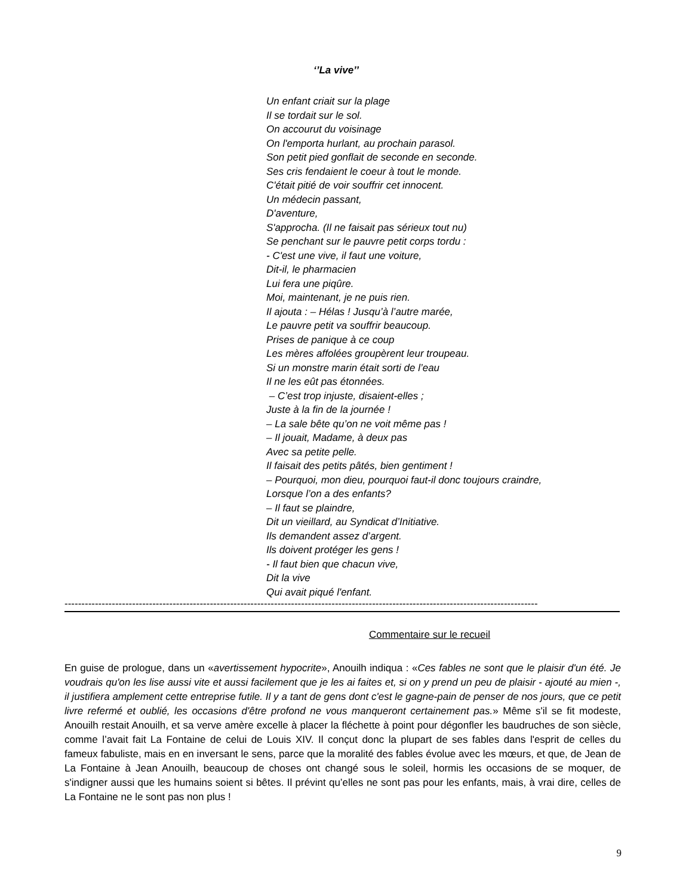‘’La vive’’
Un enfant criait sur la plage
Il se tordait sur le sol.
On accourut du voisinage
On l'emporta hurlant, au prochain parasol.
Son petit pied gonflait de seconde en seconde.
Ses cris fendaient le coeur à tout le monde.
C'était pitié de voir souffrir cet innocent.
Un médecin passant,
D'aventure,
S'approcha. (Il ne faisait pas sérieux tout nu)
Se penchant sur le pauvre petit corps tordu :
- C'est une vive, il faut une voiture,
Dit-il, le pharmacien
Lui fera une piqûre.
Moi, maintenant, je ne puis rien.
Il ajouta : – Hélas ! Jusqu’à l’autre marée,
Le pauvre petit va souffrir beaucoup.
Prises de panique à ce coup
Les mères affolées groupèrent leur troupeau.
Si un monstre marin était sorti de l’eau
Il ne les eût pas étonnées.
– C’est trop injuste, disaient-elles ;
Juste à la fin de la journée !
– La sale bête qu’on ne voit même pas !
– Il jouait, Madame, à deux pas
Avec sa petite pelle.
Il faisait des petits pâtés, bien gentiment !
– Pourquoi, mon dieu, pourquoi faut-il donc toujours craindre,
Lorsque l’on a des enfants?
– Il faut se plaindre,
Dit un vieillard, au Syndicat d’Initiative.
Ils demandent assez d’argent.
Ils doivent protéger les gens !
- Il faut bien que chacun vive,
Dit la vive
Qui avait piqué l'enfant.
--------------------------------------------------------------------------------------------------------------------------------------------
Commentaire sur le recueil
En guise de prologue, dans un «avertissement hypocrite», Anouilh indiqua : «Ces fables ne sont que le plaisir d'un été. Je voudrais qu'on les lise aussi vite et aussi facilement que je les ai faites et, si on y prend un peu de plaisir - ajouté au mien -, il justifiera amplement cette entreprise futile. Il y a tant de gens dont c'est le gagne-pain de penser de nos jours, que ce petit livre refermé et oublié, les occasions d'être profond ne vous manqueront certainement pas.» Même s'il se fit modeste, Anouilh restait Anouilh, et sa verve amère excelle à placer la fléchette à point pour dégonfler les baudruches de son siècle, comme l’avait fait La Fontaine de celui de Louis XIV. Il conçut donc la plupart de ses fables dans l'esprit de celles du fameux fabuliste, mais en en inversant le sens, parce que la moralité des fables évolue avec les mœurs, et que, de Jean de La Fontaine à Jean Anouilh, beaucoup de choses ont changé sous le soleil, hormis les occasions de se moquer, de s'indigner aussi que les humains soient si bêtes. Il prévint qu’elles ne sont pas pour les enfants, mais, à vrai dire, celles de La Fontaine ne le sont pas non plus !
9